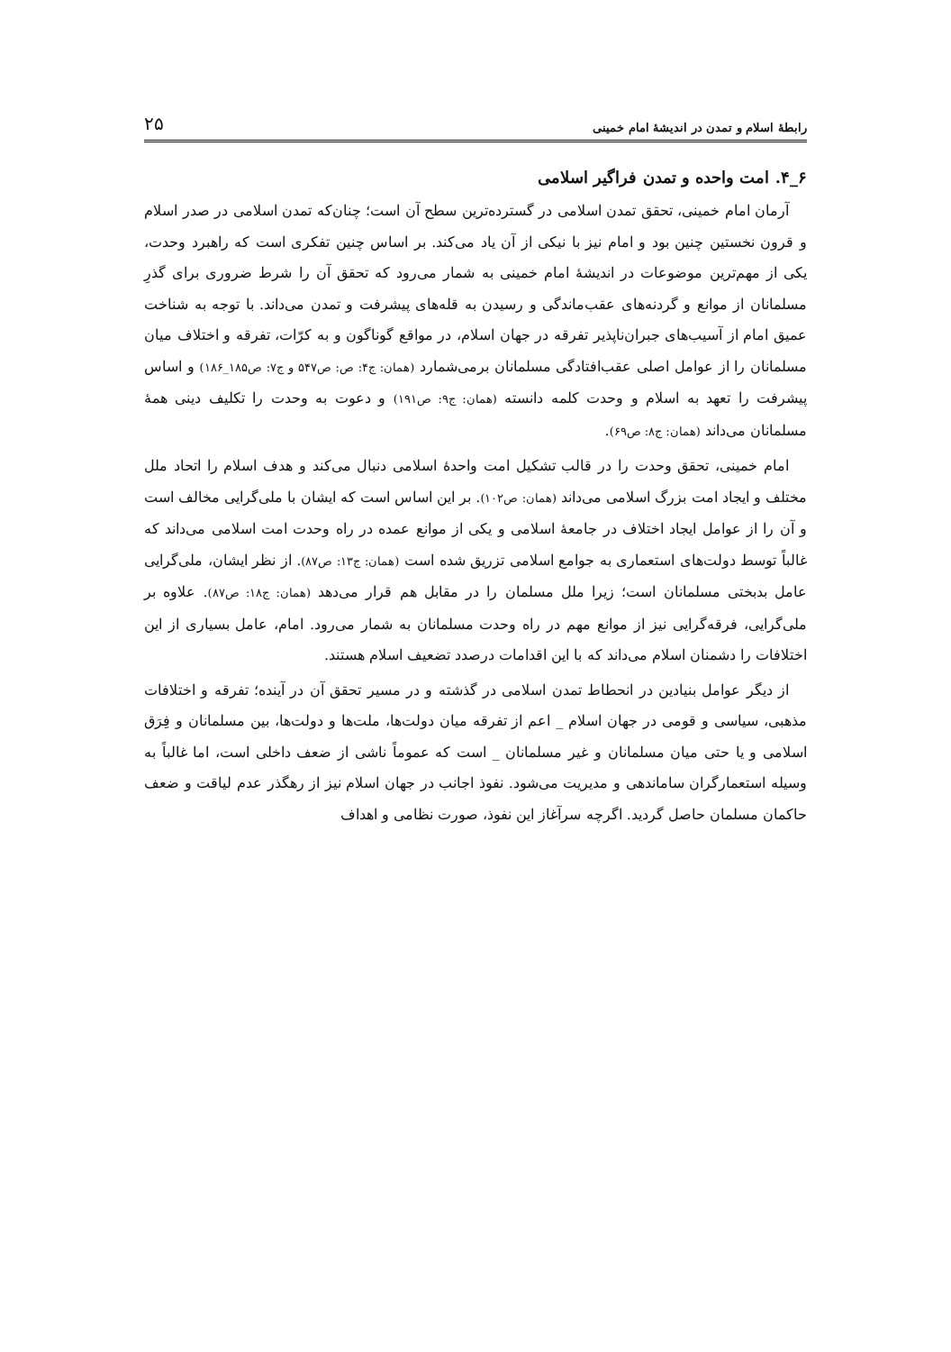رابطهٔ اسلام و تمدن در اندیشهٔ امام خمینی ۲۵
۶_۴. امت واحده و تمدن فراگیر اسلامی
آرمان امام خمینی، تحقق تمدن اسلامی در گسترده‌ترین سطح آن است؛ چنان‌که تمدن اسلامی در صدر اسلام و قرون نخستین چنین بود و امام نیز با نیکی از آن یاد می‌کند. بر اساس چنین تفکری است که راهبرد وحدت، یکی از مهم‌ترین موضوعات در اندیشهٔ امام خمینی به شمار می‌رود که تحقق آن را شرط ضروری برای گذرِ مسلمانان از موانع و گردنه‌های عقب‌ماندگی و رسیدن به قله‌های پیشرفت و تمدن می‌داند. با توجه به شناخت عمیق امام از آسیب‌های جبران‌ناپذیر تفرقه در جهان اسلام، در مواقع گوناگون و به کرّات، تفرقه و اختلاف میان مسلمانان را از عوامل اصلی عقب‌افتادگی مسلمانان برمی‌شمارد (همان: ج۴: ص: ص۵۴۷ و ج۷: ص۱۸۵_۱۸۶) و اساس پیشرفت را تعهد به اسلام و وحدت کلمه دانسته (همان: ج۹: ص۱۹۱) و دعوت به وحدت را تکلیف دینی همهٔ مسلمانان می‌داند (همان: ج۸: ص۶۹).
امام خمینی، تحقق وحدت را در قالب تشکیل امت واحدهٔ اسلامی دنبال می‌کند و هدف اسلام را اتحاد ملل مختلف و ایجاد امت بزرگ اسلامی می‌داند (همان: ص۱۰۲). بر این اساس است که ایشان با ملی‌گرایی مخالف است و آن را از عوامل ایجاد اختلاف در جامعهٔ اسلامی و یکی از موانع عمده در راه وحدت امت اسلامی می‌داند که غالباً توسط دولت‌های استعماری به جوامع اسلامی تزریق شده است (همان: ج۱۳: ص۸۷). از نظر ایشان، ملی‌گرایی عامل بدبختی مسلمانان است؛ زیرا ملل مسلمان را در مقابل هم قرار می‌دهد (همان: ج۱۸: ص۸۷). علاوه بر ملی‌گرایی، فرقه‌گرایی نیز از موانع مهم در راه وحدت مسلمانان به شمار می‌رود. امام، عامل بسیاری از این اختلافات را دشمنان اسلام می‌داند که با این اقدامات درصدد تضعیف اسلام هستند.
از دیگر عوامل بنیادین در انحطاط تمدن اسلامی در گذشته و در مسیر تحقق آن در آینده؛ تفرقه و اختلافات مذهبی، سیاسی و قومی در جهان اسلام _ اعم از تفرقه میان دولت‌ها، ملت‌ها و دولت‌ها، بین مسلمانان و فِرَق اسلامی و یا حتی میان مسلمانان و غیر مسلمانان _ است که عموماً ناشی از ضعف داخلی است، اما غالباً به وسیله استعمارگران ساماندهی و مدیریت می‌شود. نفوذ اجانب در جهان اسلام نیز از رهگذر عدم لیاقت و ضعف حاکمان مسلمان حاصل گردید. اگرچه سرآغاز این نفوذ، صورت نظامی و اهداف